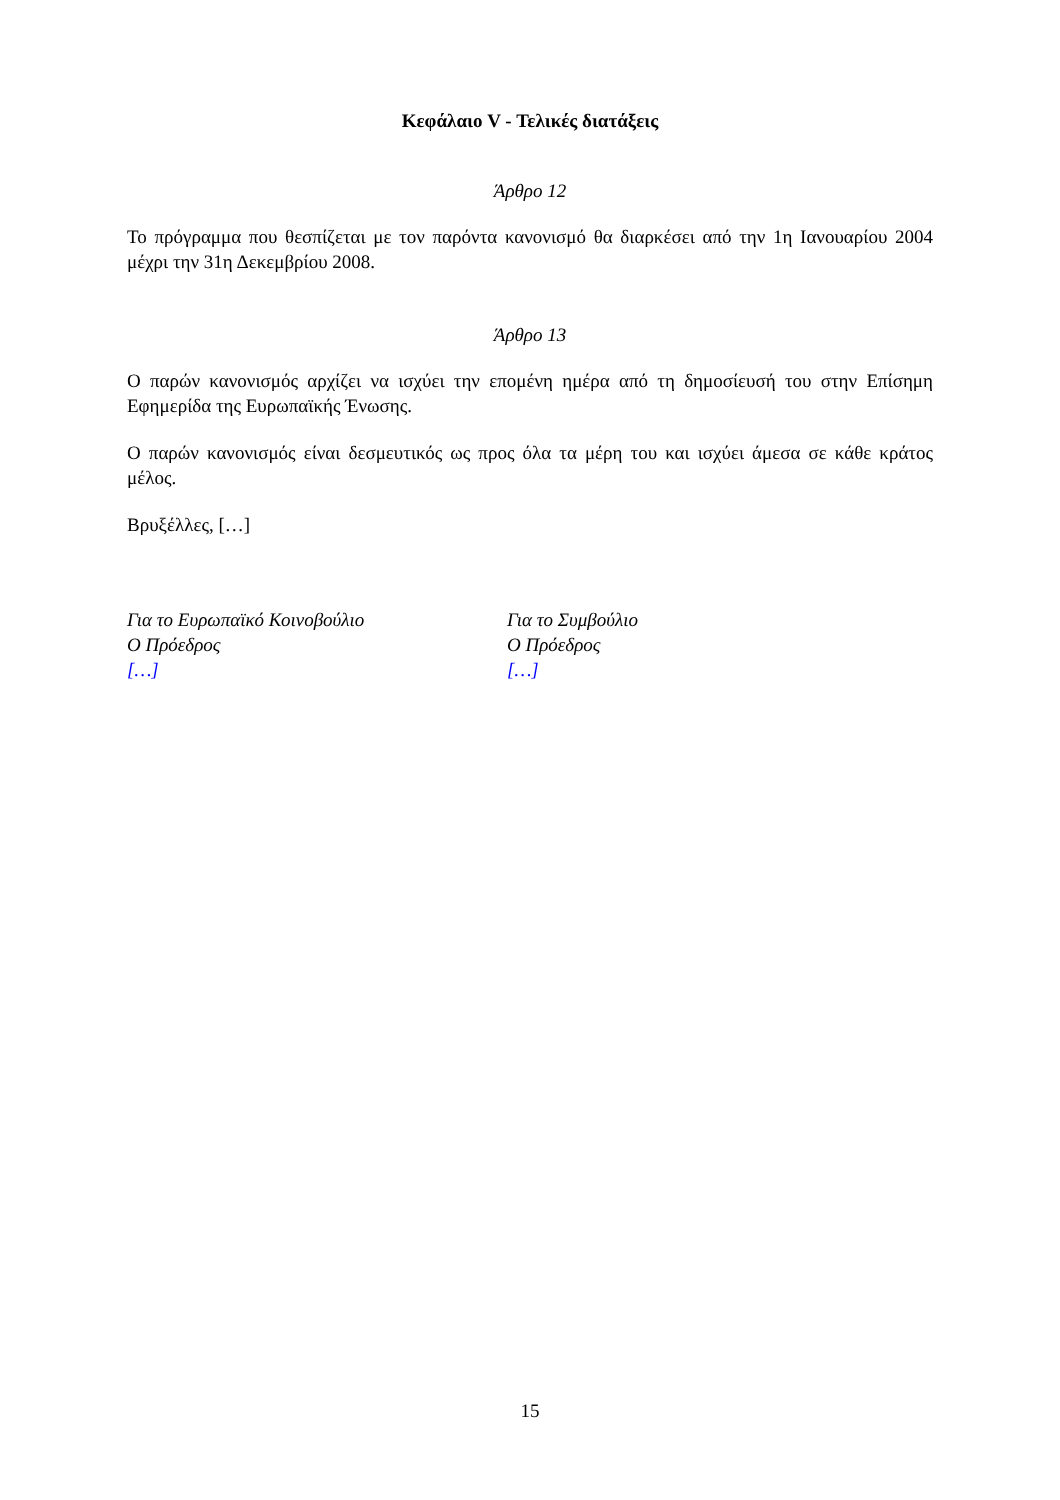Κεφάλαιο V - Τελικές διατάξεις
Άρθρο 12
Το πρόγραμμα που θεσπίζεται με τον παρόντα κανονισμό θα διαρκέσει από την 1η Ιανουαρίου 2004 μέχρι την 31η Δεκεμβρίου 2008.
Άρθρο 13
Ο παρών κανονισμός αρχίζει να ισχύει την επομένη ημέρα από τη δημοσίευσή του στην Επίσημη Εφημερίδα της Ευρωπαϊκής Ένωσης.
Ο παρών κανονισμός είναι δεσμευτικός ως προς όλα τα μέρη του και ισχύει άμεσα σε κάθε κράτος μέλος.
Βρυξέλλες, […]
Για το Ευρωπαϊκό Κοινοβούλιο
Ο Πρόεδρος
[…]
Για το Συμβούλιο
Ο Πρόεδρος
[…]
15